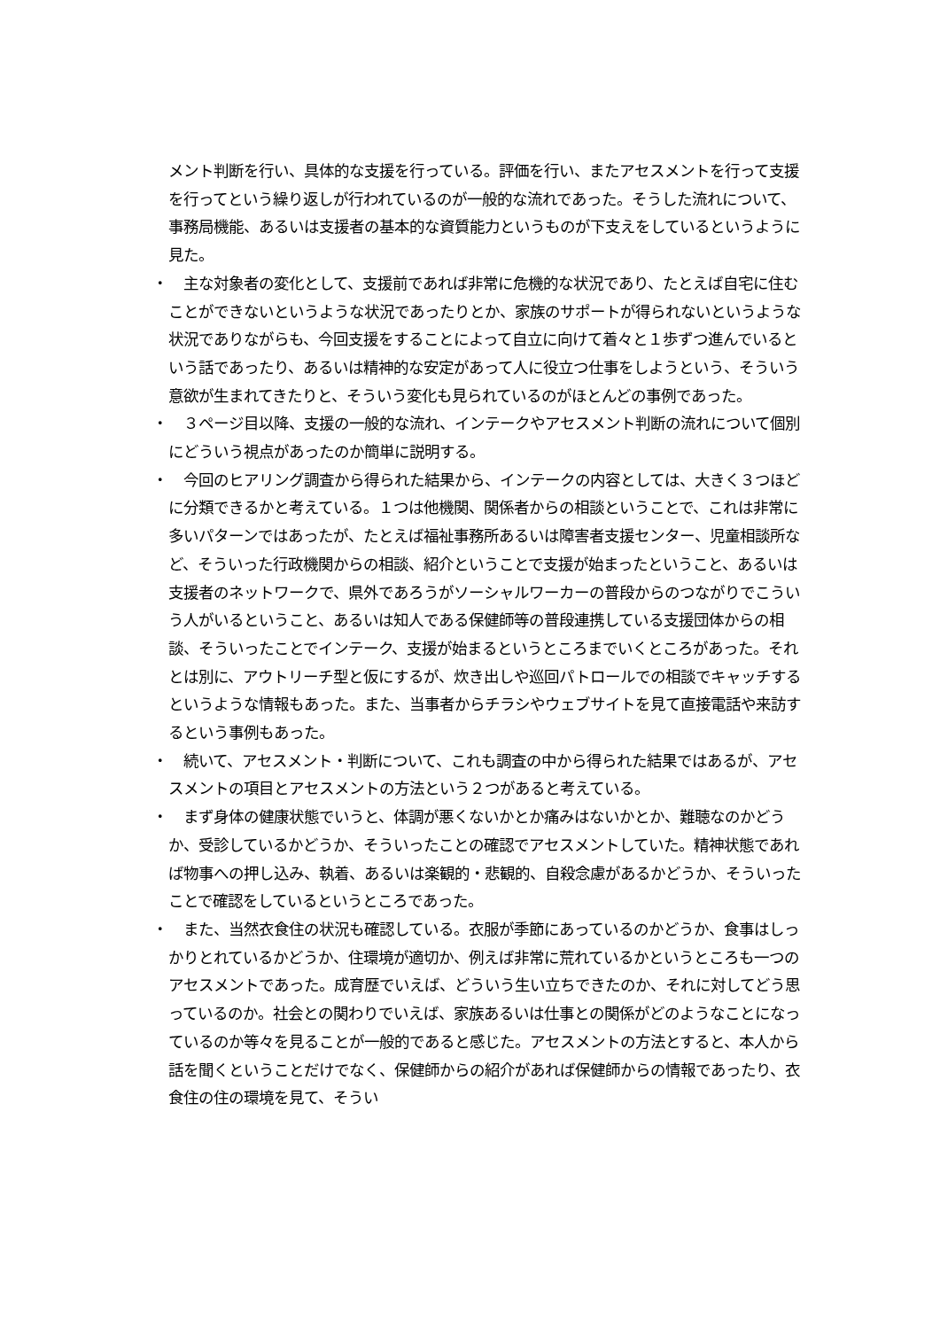メント判断を行い、具体的な支援を行っている。評価を行い、またアセスメントを行って支援を行ってという繰り返しが行われているのが一般的な流れであった。そうした流れについて、事務局機能、あるいは支援者の基本的な資質能力というものが下支えをしているというように見た。
・　主な対象者の変化として、支援前であれば非常に危機的な状況であり、たとえば自宅に住むことができないというような状況であったりとか、家族のサポートが得られないというような状況でありながらも、今回支援をすることによって自立に向けて着々と１歩ずつ進んでいるという話であったり、あるいは精神的な安定があって人に役立つ仕事をしようという、そういう意欲が生まれてきたりと、そういう変化も見られているのがほとんどの事例であった。
・　３ページ目以降、支援の一般的な流れ、インテークやアセスメント判断の流れについて個別にどういう視点があったのか簡単に説明する。
・　今回のヒアリング調査から得られた結果から、インテークの内容としては、大きく３つほどに分類できるかと考えている。１つは他機関、関係者からの相談ということで、これは非常に多いパターンではあったが、たとえば福祉事務所あるいは障害者支援センター、児童相談所など、そういった行政機関からの相談、紹介ということで支援が始まったということ、あるいは支援者のネットワークで、県外であろうがソーシャルワーカーの普段からのつながりでこういう人がいるということ、あるいは知人である保健師等の普段連携している支援団体からの相談、そういったことでインテーク、支援が始まるというところまでいくところがあった。それとは別に、アウトリーチ型と仮にするが、炊き出しや巡回パトロールでの相談でキャッチするというような情報もあった。また、当事者からチラシやウェブサイトを見て直接電話や来訪するという事例もあった。
・　続いて、アセスメント・判断について、これも調査の中から得られた結果ではあるが、アセスメントの項目とアセスメントの方法という２つがあると考えている。
・　まず身体の健康状態でいうと、体調が悪くないかとか痛みはないかとか、難聴なのかどうか、受診しているかどうか、そういったことの確認でアセスメントしていた。精神状態であれば物事への押し込み、執着、あるいは楽観的・悲観的、自殺念慮があるかどうか、そういったことで確認をしているというところであった。
・　また、当然衣食住の状況も確認している。衣服が季節にあっているのかどうか、食事はしっかりとれているかどうか、住環境が適切か、例えば非常に荒れているかというところも一つのアセスメントであった。成育歴でいえば、どういう生い立ちできたのか、それに対してどう思っているのか。社会との関わりでいえば、家族あるいは仕事との関係がどのようなことになっているのか等々を見ることが一般的であると感じた。アセスメントの方法とすると、本人から話を聞くということだけでなく、保健師からの紹介があれば保健師からの情報であったり、衣食住の住の環境を見て、そうい